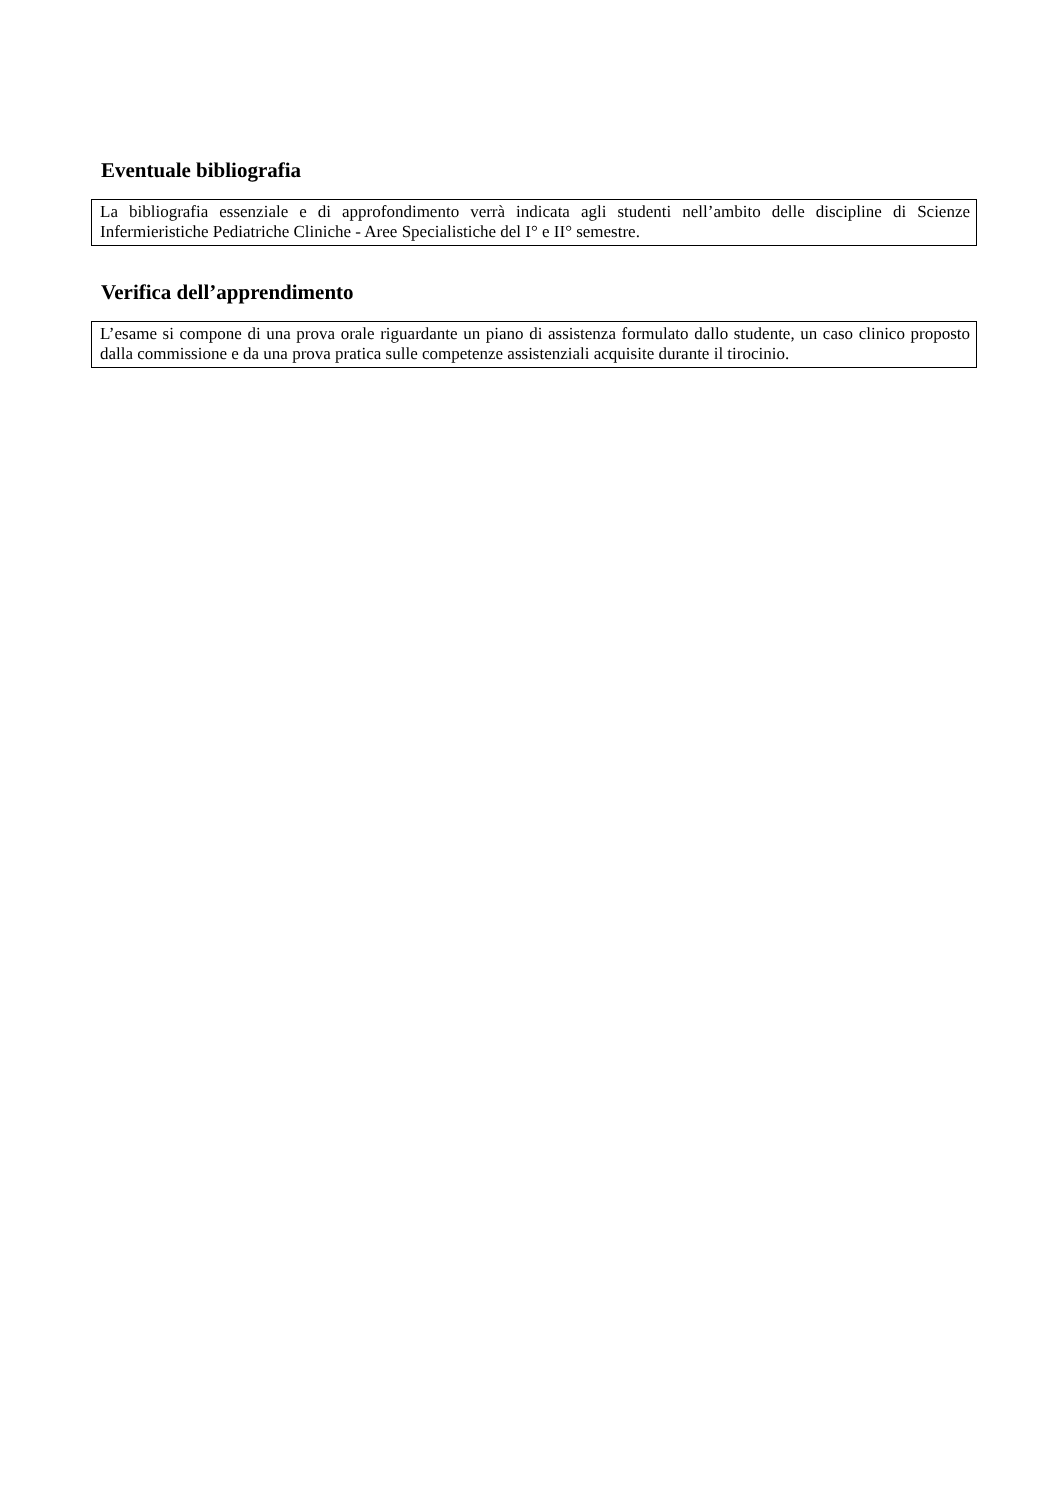Eventuale bibliografia
La bibliografia essenziale e di approfondimento verrà indicata agli studenti nell’ambito delle discipline di Scienze Infermieristiche Pediatriche Cliniche - Aree Specialistiche del I° e II° semestre.
Verifica dell’apprendimento
L’esame si compone di una prova orale riguardante un piano di assistenza formulato dallo studente, un caso clinico proposto dalla commissione e da una prova pratica sulle competenze assistenziali acquisite durante il tirocinio.